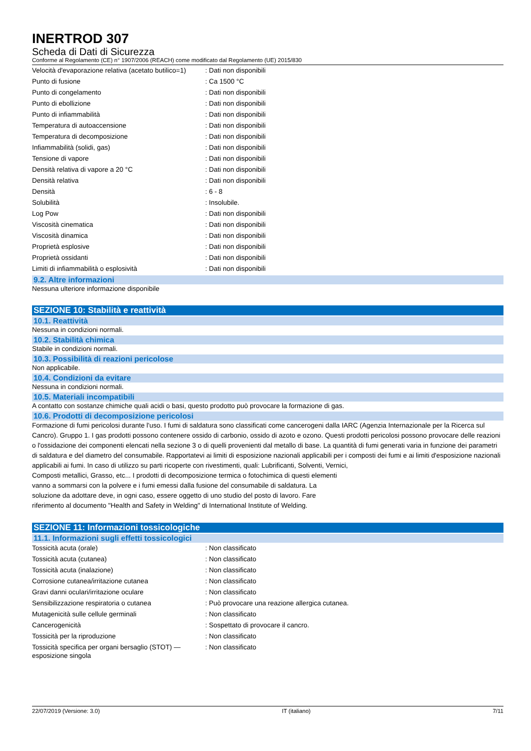INERTROD 307
Scheda di Dati di Sicurezza
Conforme al Regolamento (CE) n° 1907/2006 (REACH) come modificato dal Regolamento (UE) 2015/830
| Velocità d'evaporazione relativa (acetato butilico=1) | : Dati non disponibili |
| Punto di fusione | : Ca 1500 °C |
| Punto di congelamento | : Dati non disponibili |
| Punto di ebollizione | : Dati non disponibili |
| Punto di infiammabilità | : Dati non disponibili |
| Temperatura di autoaccensione | : Dati non disponibili |
| Temperatura di decomposizione | : Dati non disponibili |
| Infiammabilità (solidi, gas) | : Dati non disponibili |
| Tensione di vapore | : Dati non disponibili |
| Densità relativa di vapore a 20 °C | : Dati non disponibili |
| Densità relativa | : Dati non disponibili |
| Densità | : 6 - 8 |
| Solubilità | : Insolubile. |
| Log Pow | : Dati non disponibili |
| Viscosità cinematica | : Dati non disponibili |
| Viscosità dinamica | : Dati non disponibili |
| Proprietà esplosive | : Dati non disponibili |
| Proprietà ossidanti | : Dati non disponibili |
| Limiti di infiammabilità o esplosività | : Dati non disponibili |
9.2. Altre informazioni
Nessuna ulteriore informazione disponibile
SEZIONE 10: Stabilità e reattività
10.1. Reattività
Nessuna in condizioni normali.
10.2. Stabilità chimica
Stabile in condizioni normali.
10.3. Possibilità di reazioni pericolose
Non applicabile.
10.4. Condizioni da evitare
Nessuna in condizioni normali.
10.5. Materiali incompatibili
A contatto con sostanze chimiche quali acidi o basi, questo prodotto può provocare la formazione di gas.
10.6. Prodotti di decomposizione pericolosi
Formazione di fumi pericolosi durante l'uso. I fumi di saldatura sono classificati come cancerogeni dalla IARC (Agenzia Internazionale per la Ricerca sul Cancro). Gruppo 1. I gas prodotti possono contenere ossido di carbonio, ossido di azoto e ozono. Questi prodotti pericolosi possono provocare delle reazioni o l'ossidazione dei componenti elencati nella sezione 3 o di quelli provenienti dal metallo di base. La quantità di fumi generati varia in funzione dei parametri di saldatura e del diametro del consumabile. Rapportatevi ai limiti di esposizione nazionali applicabili per i composti dei fumi e ai limiti d'esposizione nazionali applicabili ai fumi. In caso di utilizzo su parti ricoperte con rivestimenti, quali: Lubrificanti, Solventi, Vernici,
Composti metallici, Grasso, etc... I prodotti di decomposizione termica o fotochimica di questi elementi vanno a sommarsi con la polvere e i fumi emessi dalla fusione del consumabile di saldatura. La soluzione da adottare deve, in ogni caso, essere oggetto di uno studio del posto di lavoro. Fare riferimento al documento "Health and Safety in Welding" di International Institute of Welding.
SEZIONE 11: Informazioni tossicologiche
11.1. Informazioni sugli effetti tossicologici
| Tossicità acuta (orale) | : Non classificato |
| Tossicità acuta (cutanea) | : Non classificato |
| Tossicità acuta (inalazione) | : Non classificato |
| Corrosione cutanea/irritazione cutanea | : Non classificato |
| Gravi danni oculari/irritazione oculare | : Non classificato |
| Sensibilizzazione respiratoria o cutanea | : Può provocare una reazione allergica cutanea. |
| Mutagenicità sulle cellule germinali | : Non classificato |
| Cancerogenicità | : Sospettato di provocare il cancro. |
| Tossicità per la riproduzione | : Non classificato |
| Tossicità specifica per organi bersaglio (STOT) — esposizione singola | : Non classificato |
22/07/2019 (Versione: 3.0) IT (italiano) 7/11